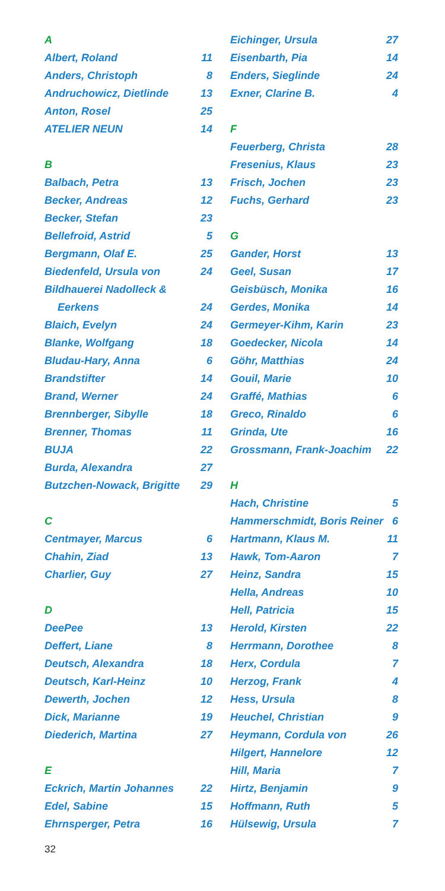A
Albert, Roland 11
Anders, Christoph 8
Andruchowicz, Dietlinde 13
Anton, Rosel 25
ATELIER NEUN 14
B
Balbach, Petra 13
Becker, Andreas 12
Becker, Stefan 23
Bellefroid, Astrid 5
Bergmann, Olaf E. 25
Biedenfeld, Ursula von 24
Bildhauerei Nadolleck &
Eerkens 24
Blaich, Evelyn 24
Blanke, Wolfgang 18
Bludau-Hary, Anna 6
Brandstifter 14
Brand, Werner 24
Brennberger, Sibylle 18
Brenner, Thomas 11
BUJA 22
Burda, Alexandra 27
Butzchen-Nowack, Brigitte 29
C
Centmayer, Marcus 6
Chahin, Ziad 13
Charlier, Guy 27
D
DeePee 13
Deffert, Liane 8
Deutsch, Alexandra 18
Deutsch, Karl-Heinz 10
Dewerth, Jochen 12
Dick, Marianne 19
Diederich, Martina 27
E
Eckrich, Martin Johannes 22
Edel, Sabine 15
Ehrnsperger, Petra 16
Eichinger, Ursula 27
Eisenbarth, Pia 14
Enders, Sieglinde 24
Exner, Clarine B. 4
F
Feuerberg, Christa 28
Fresenius, Klaus 23
Frisch, Jochen 23
Fuchs, Gerhard 23
G
Gander, Horst 13
Geel, Susan 17
Geisbüsch, Monika 16
Gerdes, Monika 14
Germeyer-Kihm, Karin 23
Goedecker, Nicola 14
Göhr, Matthias 24
Gouil, Marie 10
Graffé, Mathias 6
Greco, Rinaldo 6
Grinda, Ute 16
Grossmann, Frank-Joachim 22
H
Hach, Christine 5
Hammerschmidt, Boris Reiner 6
Hartmann, Klaus M. 11
Hawk, Tom-Aaron 7
Heinz, Sandra 15
Hella, Andreas 10
Hell, Patricia 15
Herold, Kirsten 22
Herrmann, Dorothee 8
Herx, Cordula 7
Herzog, Frank 4
Hess, Ursula 8
Heuchel, Christian 9
Heymann, Cordula von 26
Hilgert, Hannelore 12
Hill, Maria 7
Hirtz, Benjamin 9
Hoffmann, Ruth 5
Hülsewig, Ursula 7
32